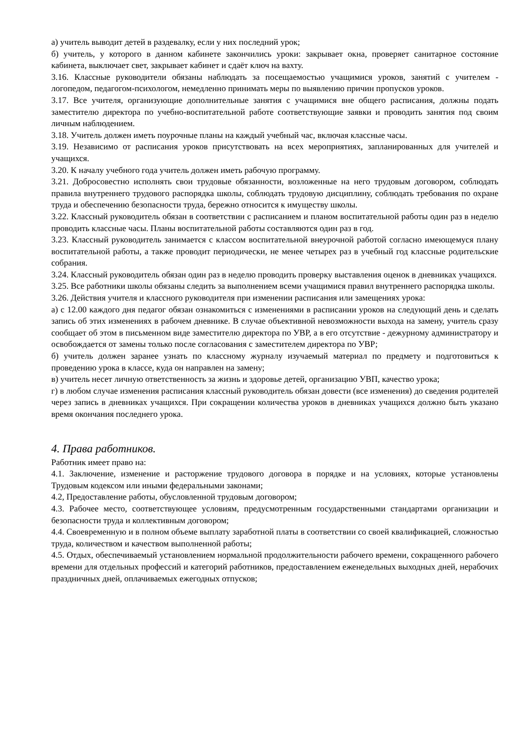а) учитель выводит детей в раздевалку, если у них последний урок;
б) учитель, у которого в данном кабинете закончились уроки: закрывает окна, проверяет санитарное состояние кабинета, выключает свет, закрывает кабинет и сдаёт ключ на вахту.
3.16. Классные руководители обязаны наблюдать за посещаемостью учащимися уроков, занятий с учителем - логопедом, педагогом-психологом, немедленно принимать меры по выявлению причин пропусков уроков.
3.17. Все учителя, организующие дополнительные занятия с учащимися вне общего расписания, должны подать заместителю директора по учебно-воспитательной работе соответствующие заявки и проводить занятия под своим личным наблюдением.
3.18. Учитель должен иметь поурочные планы на каждый учебный час, включая классные часы.
3.19. Независимо от расписания уроков присутствовать на всех мероприятиях, запланированных для учителей и учащихся.
3.20. К началу учебного года учитель должен иметь рабочую программу.
3.21. Добросовестно исполнять свои трудовые обязанности, возложенные на него трудовым договором, соблюдать правила внутреннего трудового распорядка школы, соблюдать трудовую дисциплину, соблюдать требования по охране труда и обеспечению безопасности труда, бережно относится к имуществу школы.
3.22. Классный руководитель обязан в соответствии с расписанием и планом воспитательной работы один раз в неделю проводить классные часы. Планы воспитательной работы составляются один раз в год.
3.23. Классный руководитель занимается с классом воспитательной внеурочной работой согласно имеющемуся плану воспитательной работы, а также проводит периодически, не менее четырех раз в учебный год классные родительские собрания.
3.24. Классный руководитель обязан один раз в неделю проводить проверку выставления оценок в дневниках учащихся.
3.25. Все работники школы обязаны следить за выполнением всеми учащимися правил внутреннего распорядка школы.
3.26. Действия учителя и классного руководителя при изменении расписания или замещениях урока:
а) с 12.00 каждого дня педагог обязан ознакомиться с изменениями в расписании уроков на следующий день и сделать запись об этих изменениях в рабочем дневнике. В случае объективной невозможности выхода на замену, учитель сразу сообщает об этом в письменном виде заместителю директора по УВР, а в его отсутствие - дежурному администратору и освобождается от замены только после согласования с заместителем директора по УВР;
б) учитель должен заранее узнать по классному журналу изучаемый материал по предмету и подготовиться к проведению урока в классе, куда он направлен на замену;
в) учитель несет личную ответственность за жизнь и здоровье детей, организацию УВП, качество урока;
г) в любом случае изменения расписания классный руководитель обязан довести (все изменения) до сведения родителей через запись в дневниках учащихся. При сокращении количества уроков в дневниках учащихся должно быть указано время окончания последнего урока.
4. Права работников.
Работник имеет право на:
4.1. Заключение, изменение и расторжение трудового договора в порядке и на условиях, которые установлены Трудовым кодексом или иными федеральными законами;
4.2, Предоставление работы, обусловленной трудовым договором;
4.3. Рабочее место, соответствующее условиям, предусмотренным государственными стандартами организации и безопасности труда и коллективным договором;
4.4. Своевременную и в полном объеме выплату заработной платы в соответствии со своей квалификацией, сложностью труда, количеством и качеством выполненной работы;
4.5. Отдых, обеспечиваемый установлением нормальной продолжительности рабочего времени, сокращенного рабочего времени для отдельных профессий и категорий работников, предоставлением еженедельных выходных дней, нерабочих праздничных дней, оплачиваемых ежегодных отпусков;